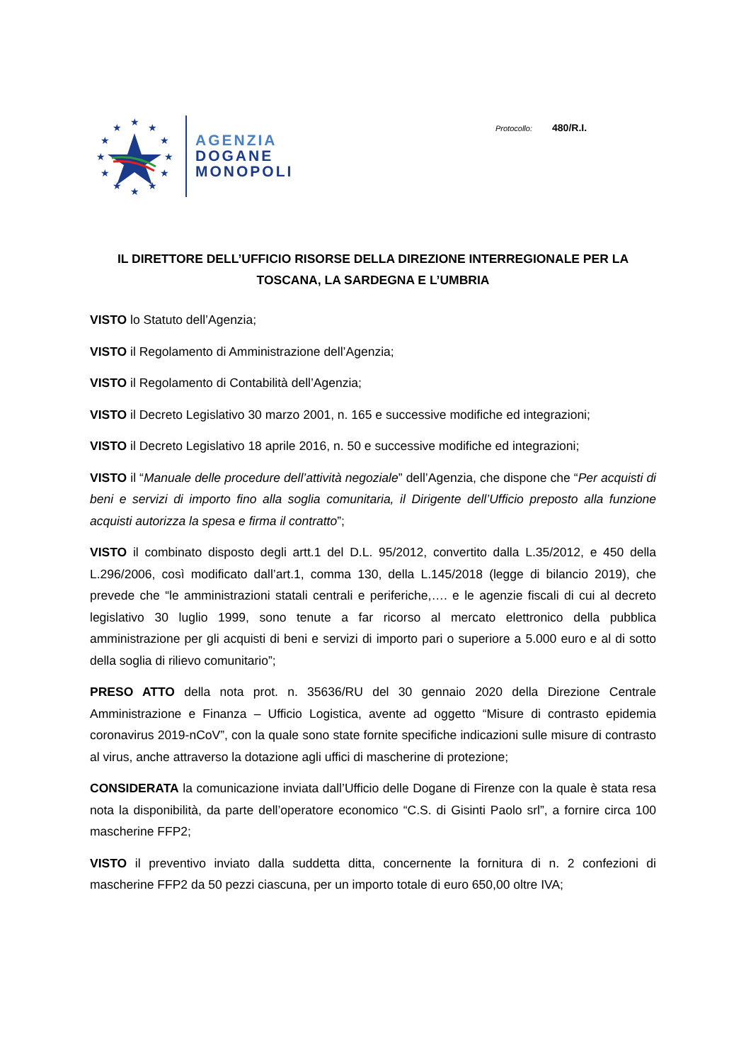★
★
★
★
★
★
★
★
★
★
★
★
AGENZIA
DOGANE
MONOPOLI
Protocollo: 480/R.I.
IL DIRETTORE DELL’UFFICIO RISORSE DELLA DIREZIONE INTERREGIONALE PER LA TOSCANA, LA SARDEGNA E L’UMBRIA
VISTO lo Statuto dell’Agenzia;
VISTO il Regolamento di Amministrazione dell’Agenzia;
VISTO il Regolamento di Contabilità dell’Agenzia;
VISTO il Decreto Legislativo 30 marzo 2001, n. 165 e successive modifiche ed integrazioni;
VISTO il Decreto Legislativo 18 aprile 2016, n. 50 e successive modifiche ed integrazioni;
VISTO il “Manuale delle procedure dell’attività negoziale” dell’Agenzia, che dispone che “Per acquisti di beni e servizi di importo fino alla soglia comunitaria, il Dirigente dell’Ufficio preposto alla funzione acquisti autorizza la spesa e firma il contratto”;
VISTO il combinato disposto degli artt.1 del D.L. 95/2012, convertito dalla L.35/2012, e 450 della L.296/2006, così modificato dall’art.1, comma 130, della L.145/2018 (legge di bilancio 2019), che prevede che “le amministrazioni statali centrali e periferiche,…. e le agenzie fiscali di cui al decreto legislativo 30 luglio 1999, sono tenute a far ricorso al mercato elettronico della pubblica amministrazione per gli acquisti di beni e servizi di importo pari o superiore a 5.000 euro e al di sotto della soglia di rilievo comunitario”;
PRESO ATTO della nota prot. n. 35636/RU del 30 gennaio 2020 della Direzione Centrale Amministrazione e Finanza – Ufficio Logistica, avente ad oggetto “Misure di contrasto epidemia coronavirus 2019-nCoV”, con la quale sono state fornite specifiche indicazioni sulle misure di contrasto al virus, anche attraverso la dotazione agli uffici di mascherine di protezione;
CONSIDERATA la comunicazione inviata dall’Ufficio delle Dogane di Firenze con la quale è stata resa nota la disponibilità, da parte dell’operatore economico “C.S. di Gisinti Paolo srl”, a fornire circa 100 mascherine FFP2;
VISTO il preventivo inviato dalla suddetta ditta, concernente la fornitura di n. 2 confezioni di mascherine FFP2 da 50 pezzi ciascuna, per un importo totale di euro 650,00 oltre IVA;